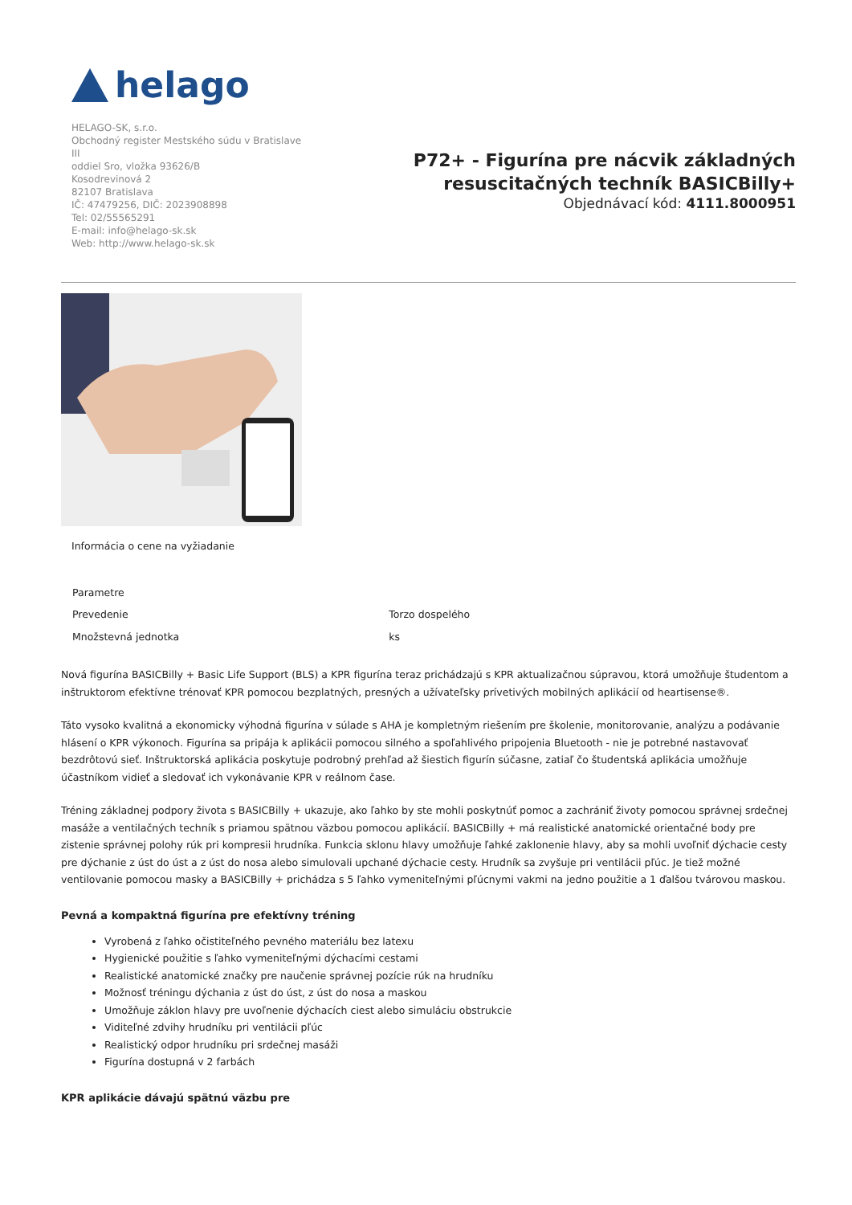helago
HELAGO-SK, s.r.o.
Obchodný register Mestského súdu v Bratislave III
oddiel Sro, vložka 93626/B
Kosodrevinová 2
82107 Bratislava
IČ: 47479256, DIČ: 2023908898
Tel: 02/55565291
E-mail: info@helago-sk.sk
Web: http://www.helago-sk.sk
P72+ - Figurína pre nácvik základných
resuscitačných techník BASICBilly+
Objednávací kód: 4111.8000951
Informácia o cene na vyžiadanie
| Parametre | |
| Prevedenie | Torzo dospelého |
| Množstevná jednotka | ks |
Nová figurína BASICBilly + Basic Life Support (BLS) a KPR figurína teraz prichádzajú s KPR aktualizačnou súpravou, ktorá umožňuje študentom a inštruktorom efektívne trénovať KPR pomocou bezplatných, presných a užívateľsky prívetivých mobilných aplikácií od heartisense®.
Táto vysoko kvalitná a ekonomicky výhodná figurína v súlade s AHA je kompletným riešením pre školenie, monitorovanie, analýzu a podávanie hlásení o KPR výkonoch. Figurína sa pripája k aplikácii pomocou silného a spoľahlivého pripojenia Bluetooth - nie je potrebné nastavovať bezdrôtovú sieť. Inštruktorská aplikácia poskytuje podrobný prehľad až šiestich figurín súčasne, zatiaľ čo študentská aplikácia umožňuje účastníkom vidieť a sledovať ich vykonávanie KPR v reálnom čase.
Tréning základnej podpory života s BASICBilly + ukazuje, ako ľahko by ste mohli poskytnúť pomoc a zachrániť životy pomocou správnej srdečnej masáže a ventilačných techník s priamou spätnou väzbou pomocou aplikácií. BASICBilly + má realistické anatomické orientačné body pre zistenie správnej polohy rúk pri kompresii hrudníka. Funkcia sklonu hlavy umožňuje ľahké zaklonenie hlavy, aby sa mohli uvoľniť dýchacie cesty pre dýchanie z úst do úst a z úst do nosa alebo simulovali upchané dýchacie cesty. Hrudník sa zvyšuje pri ventilácii pľúc. Je tiež možné ventilovanie pomocou masky a BASICBilly + prichádza s 5 ľahko vymeniteľnými pľúcnymi vakmi na jedno použitie a 1 ďalšou tvárovou maskou.
Pevná a kompaktná figurína pre efektívny tréning
Vyrobená z ľahko očistiteľného pevného materiálu bez latexu
Hygienické použitie s ľahko vymeniteľnými dýchacími cestami
Realistické anatomické značky pre naučenie správnej pozície rúk na hrudníku
Možnosť tréningu dýchania z úst do úst, z úst do nosa a maskou
Umožňuje záklon hlavy pre uvoľnenie dýchacích ciest alebo simuláciu obstrukcie
Viditeľné zdvihy hrudníku pri ventilácii pľúc
Realistický odpor hrudníku pri srdečnej masáži
Figurína dostupná v 2 farbách
KPR aplikácie dávajú spätnú väzbu pre